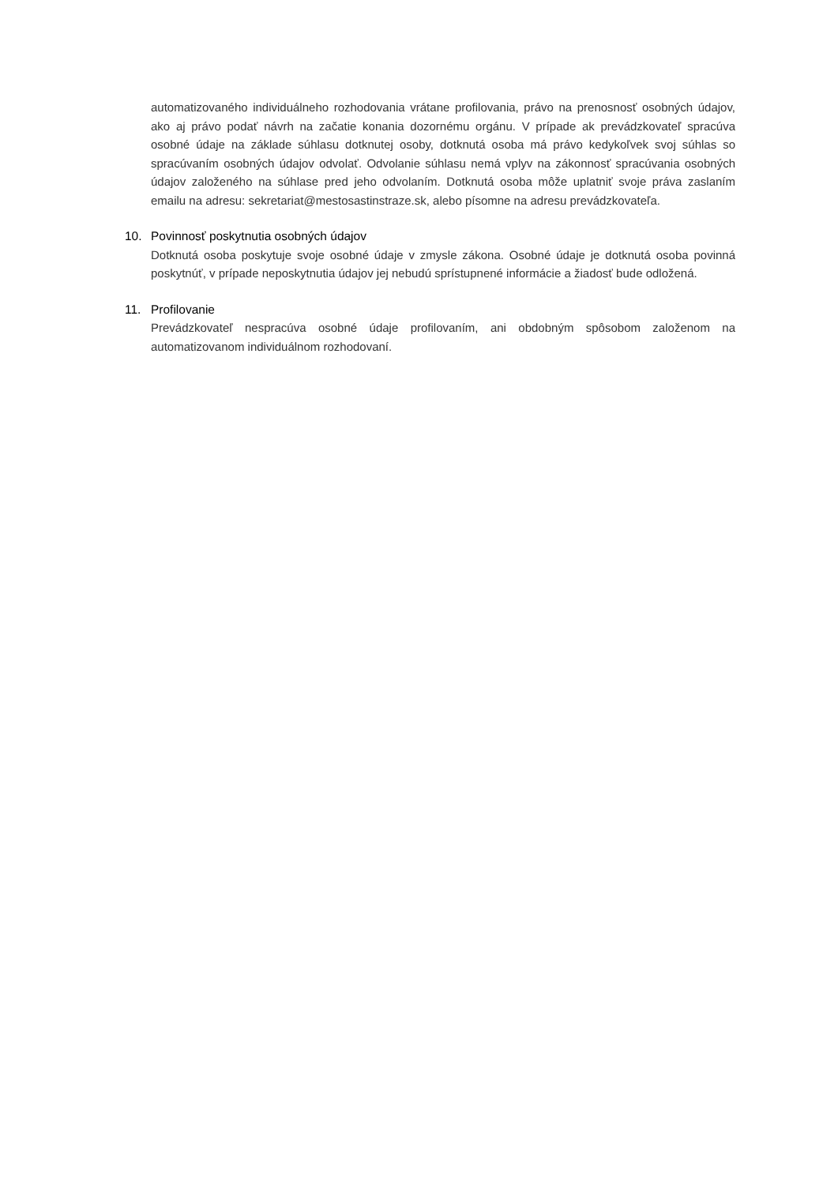automatizovaného individuálneho rozhodovania vrátane profilovania, právo na prenosnosť osobných údajov, ako aj právo podať návrh na začatie konania dozornému orgánu. V prípade ak prevádzkovateľ spracúva osobné údaje na základe súhlasu dotknutej osoby, dotknutá osoba má právo kedykoľvek svoj súhlas so spracúvaním osobných údajov odvolať. Odvolanie súhlasu nemá vplyv na zákonnosť spracúvania osobných údajov založeného na súhlase pred jeho odvolaním. Dotknutá osoba môže uplatniť svoje práva zaslaním emailu na adresu: sekretariat@mestosastinstraze.sk, alebo písomne na adresu prevádzkovateľa.
10. Povinnosť poskytnutia osobných údajov
Dotknutá osoba poskytuje svoje osobné údaje v zmysle zákona. Osobné údaje je dotknutá osoba povinná poskytnúť, v prípade neposkytnutia údajov jej nebudú sprístupnené informácie a žiadosť bude odložená.
11. Profilovanie
Prevádzkovateľ nespracúva osobné údaje profilovaním, ani obdobným spôsobom založenom na automatizovanom individuálnom rozhodovaní.